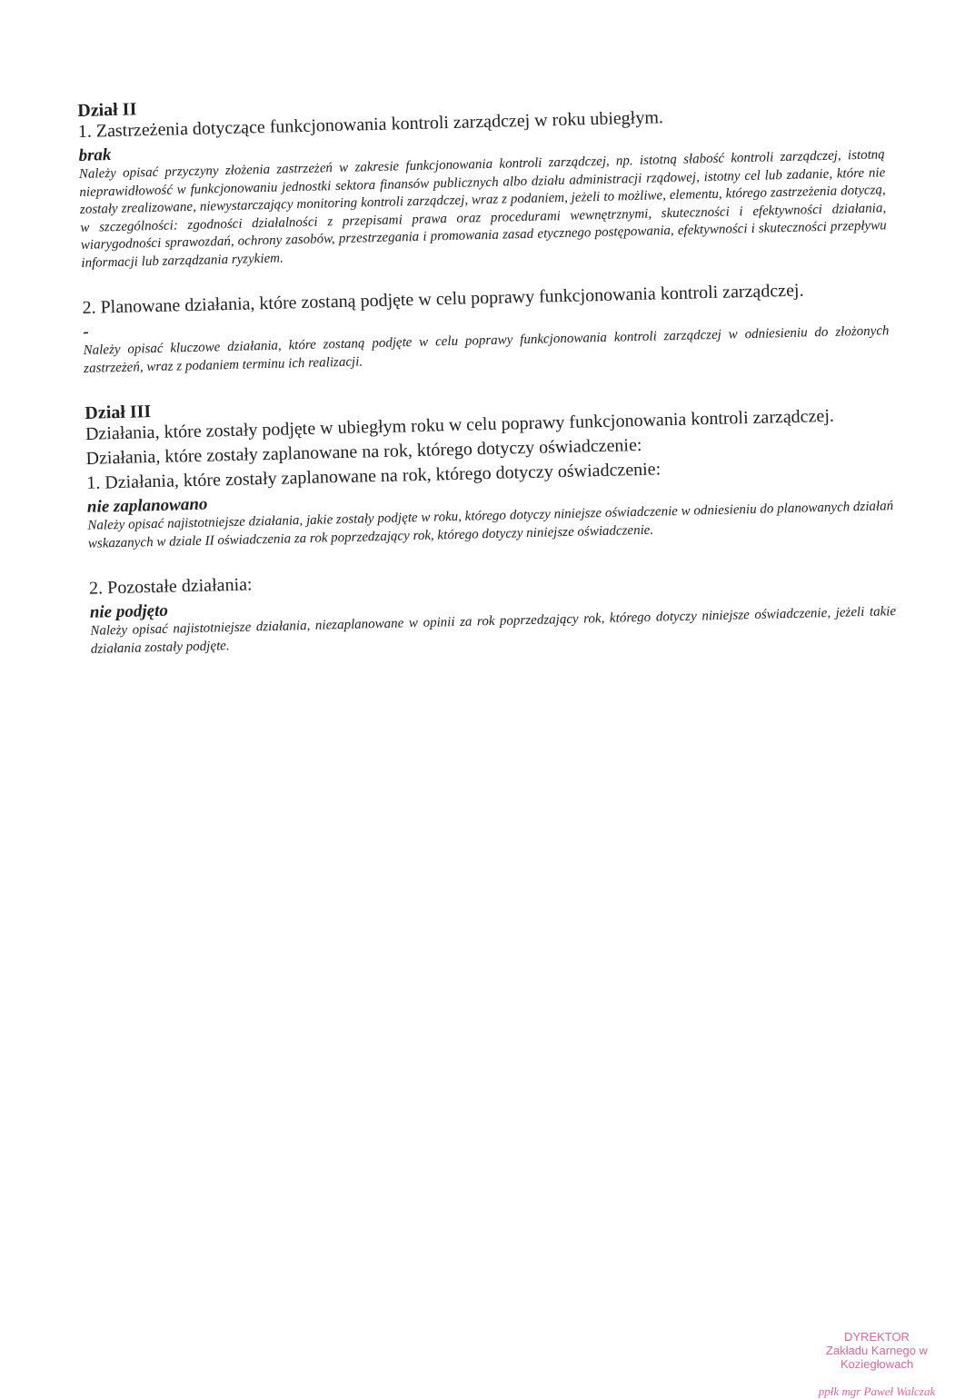Dział II
1. Zastrzeżenia dotyczące funkcjonowania kontroli zarządczej w roku ubiegłym.
brak
Należy opisać przyczyny złożenia zastrzeżeń w zakresie funkcjonowania kontroli zarządczej, np. istotną słabość kontroli zarządczej, istotną nieprawidłowość w funkcjonowaniu jednostki sektora finansów publicznych albo działu administracji rządowej, istotny cel lub zadanie, które nie zostały zrealizowane, niewystarczający monitoring kontroli zarządczej, wraz z podaniem, jeżeli to możliwe, elementu, którego zastrzeżenia dotyczą, w szczególności: zgodności działalności z przepisami prawa oraz procedurami wewnętrznymi, skuteczności i efektywności działania, wiarygodności sprawozdań, ochrony zasobów, przestrzegania i promowania zasad etycznego postępowania, efektywności i skuteczności przepływu informacji lub zarządzania ryzykiem.
2. Planowane działania, które zostaną podjęte w celu poprawy funkcjonowania kontroli zarządczej.
-
Należy opisać kluczowe działania, które zostaną podjęte w celu poprawy funkcjonowania kontroli zarządczej w odniesieniu do złożonych zastrzeżeń, wraz z podaniem terminu ich realizacji.
Dział III
Działania, które zostały podjęte w ubiegłym roku w celu poprawy funkcjonowania kontroli zarządczej.
Działania, które zostały zaplanowane na rok, którego dotyczy oświadczenie:
1. Działania, które zostały zaplanowane na rok, którego dotyczy oświadczenie:
nie zaplanowano
Należy opisać najistotniejsze działania, jakie zostały podjęte w roku, którego dotyczy niniejsze oświadczenie w odniesieniu do planowanych działań wskazanych w dziale II oświadczenia za rok poprzedzający rok, którego dotyczy niniejsze oświadczenie.
2. Pozostałe działania:
nie podjęto
Należy opisać najistotniejsze działania, niezaplanowane w opinii za rok poprzedzający rok, którego dotyczy niniejsze oświadczenie, jeżeli takie działania zostały podjęte.
DYREKTOR
Zakładu Karnego w Koziegłowach
ppłk mgr Paweł Walczak